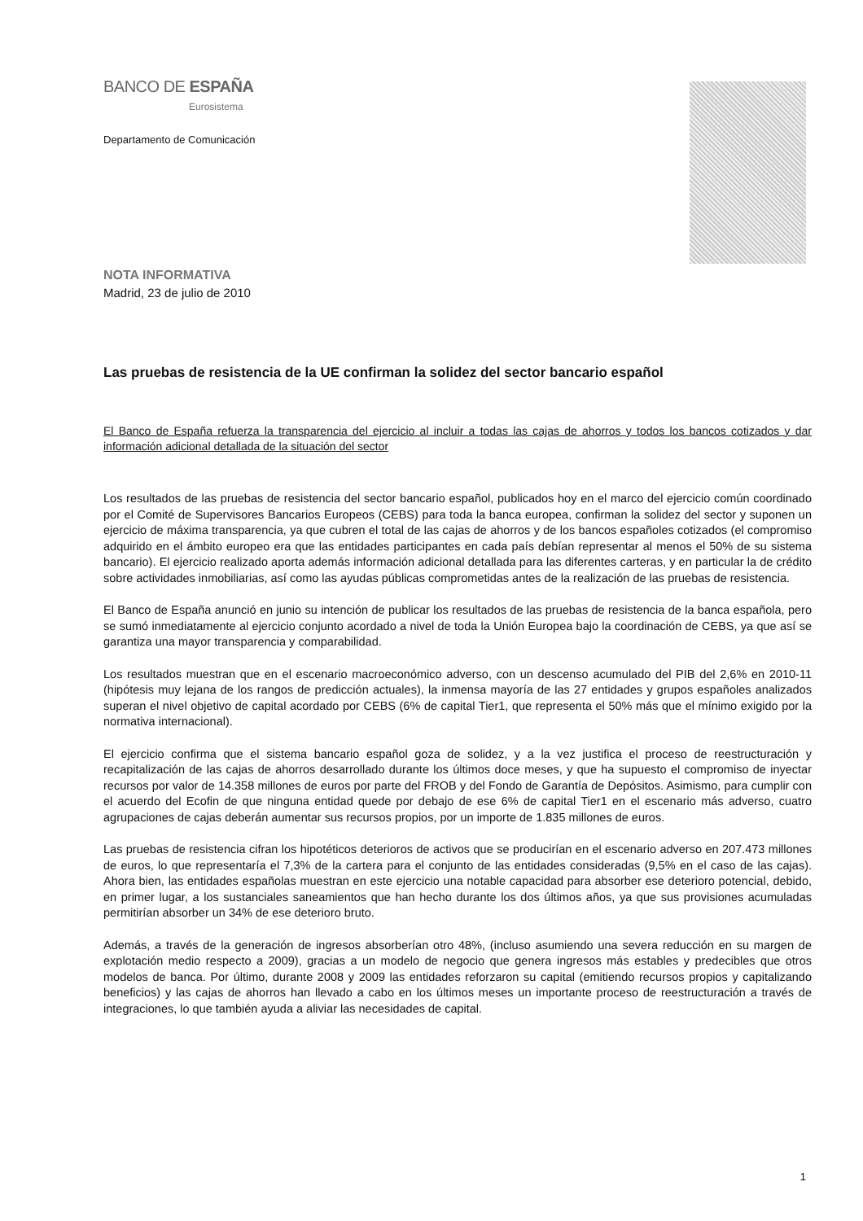BANCO DE ESPAÑA
Eurosistema
Departamento de Comunicación
NOTA INFORMATIVA
Madrid, 23 de julio de 2010
Las pruebas de resistencia de la UE confirman la solidez del sector bancario español
El Banco de España refuerza la transparencia del ejercicio al incluir a todas las cajas de ahorros y todos los bancos cotizados y dar información adicional detallada de la situación del sector
Los resultados de las pruebas de resistencia del sector bancario español, publicados hoy en el marco del ejercicio común coordinado por el Comité de Supervisores Bancarios Europeos (CEBS) para toda la banca europea, confirman la solidez del sector y suponen un ejercicio de máxima transparencia, ya que cubren el total de las cajas de ahorros y de los bancos españoles cotizados (el compromiso adquirido en el ámbito europeo era que las entidades participantes en cada país debían representar al menos el 50% de su sistema bancario). El ejercicio realizado aporta además información adicional detallada para las diferentes carteras, y en particular la de crédito sobre actividades inmobiliarias, así como las ayudas públicas comprometidas antes de la realización de las pruebas de resistencia.
El Banco de España anunció en junio su intención de publicar los resultados de las pruebas de resistencia de la banca española, pero se sumó inmediatamente al ejercicio conjunto acordado a nivel de toda la Unión Europea bajo la coordinación de CEBS, ya que así se garantiza una mayor transparencia y comparabilidad.
Los resultados muestran que en el escenario macroeconómico adverso, con un descenso acumulado del PIB del 2,6% en 2010-11 (hipótesis muy lejana de los rangos de predicción actuales), la inmensa mayoría de las 27 entidades y grupos españoles analizados superan el nivel objetivo de capital acordado por CEBS (6% de capital Tier1, que representa el 50% más que el mínimo exigido por la normativa internacional).
El ejercicio confirma que el sistema bancario español goza de solidez, y a la vez justifica el proceso de reestructuración y recapitalización de las cajas de ahorros desarrollado durante los últimos doce meses, y que ha supuesto el compromiso de inyectar recursos por valor de 14.358 millones de euros por parte del FROB y del Fondo de Garantía de Depósitos. Asimismo, para cumplir con el acuerdo del Ecofin de que ninguna entidad quede por debajo de ese 6% de capital Tier1 en el escenario más adverso, cuatro agrupaciones de cajas deberán aumentar sus recursos propios, por un importe de 1.835 millones de euros.
Las pruebas de resistencia cifran los hipotéticos deterioros de activos que se producirían en el escenario adverso en 207.473 millones de euros, lo que representaría el 7,3% de la cartera para el conjunto de las entidades consideradas (9,5% en el caso de las cajas). Ahora bien, las entidades españolas muestran en este ejercicio una notable capacidad para absorber ese deterioro potencial, debido, en primer lugar, a los sustanciales saneamientos que han hecho durante los dos últimos años, ya que sus provisiones acumuladas permitirían absorber un 34% de ese deterioro bruto.
Además, a través de la generación de ingresos absorberían otro 48%, (incluso asumiendo una severa reducción en su margen de explotación medio respecto a 2009), gracias a un modelo de negocio que genera ingresos más estables y predecibles que otros modelos de banca. Por último, durante 2008 y 2009 las entidades reforzaron su capital (emitiendo recursos propios y capitalizando beneficios) y las cajas de ahorros han llevado a cabo en los últimos meses un importante proceso de reestructuración a través de integraciones, lo que también ayuda a aliviar las necesidades de capital.
1